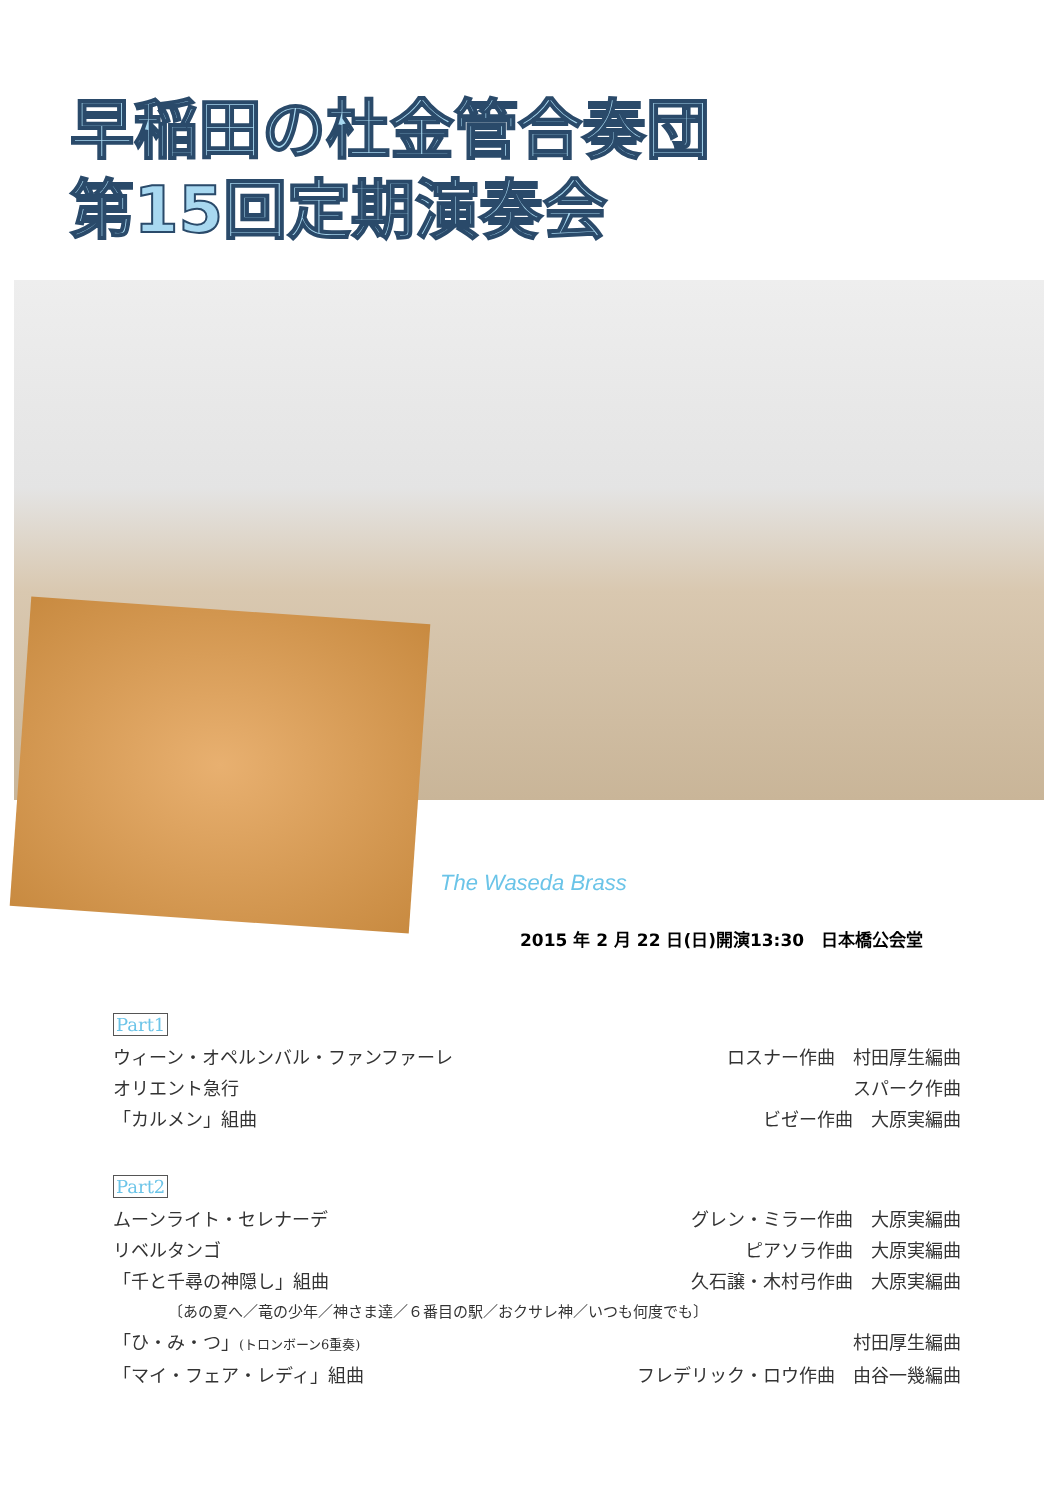早稲田の杜金管合奏団
第15回定期演奏会
The Waseda Brass
2015 年 2 月 22 日(日)開演13:30　日本橋公会堂
Part1
ウィーン・オペルンバル・ファンファーレ ロスナー作曲　村田厚生編曲
オリエント急行 スパーク作曲
「カルメン」組曲 ビゼー作曲　大原実編曲
Part2
ムーンライト・セレナーデ グレン・ミラー作曲　大原実編曲
リベルタンゴ ピアソラ作曲　大原実編曲
「千と千尋の神隠し」組曲 久石譲・木村弓作曲　大原実編曲
〔あの夏へ／竜の少年／神さま達／６番目の駅／おクサレ神／いつも何度でも〕
「ひ・み・つ」(トロンボーン6重奏) 村田厚生編曲
「マイ・フェア・レディ」組曲 フレデリック・ロウ作曲　由谷一幾編曲